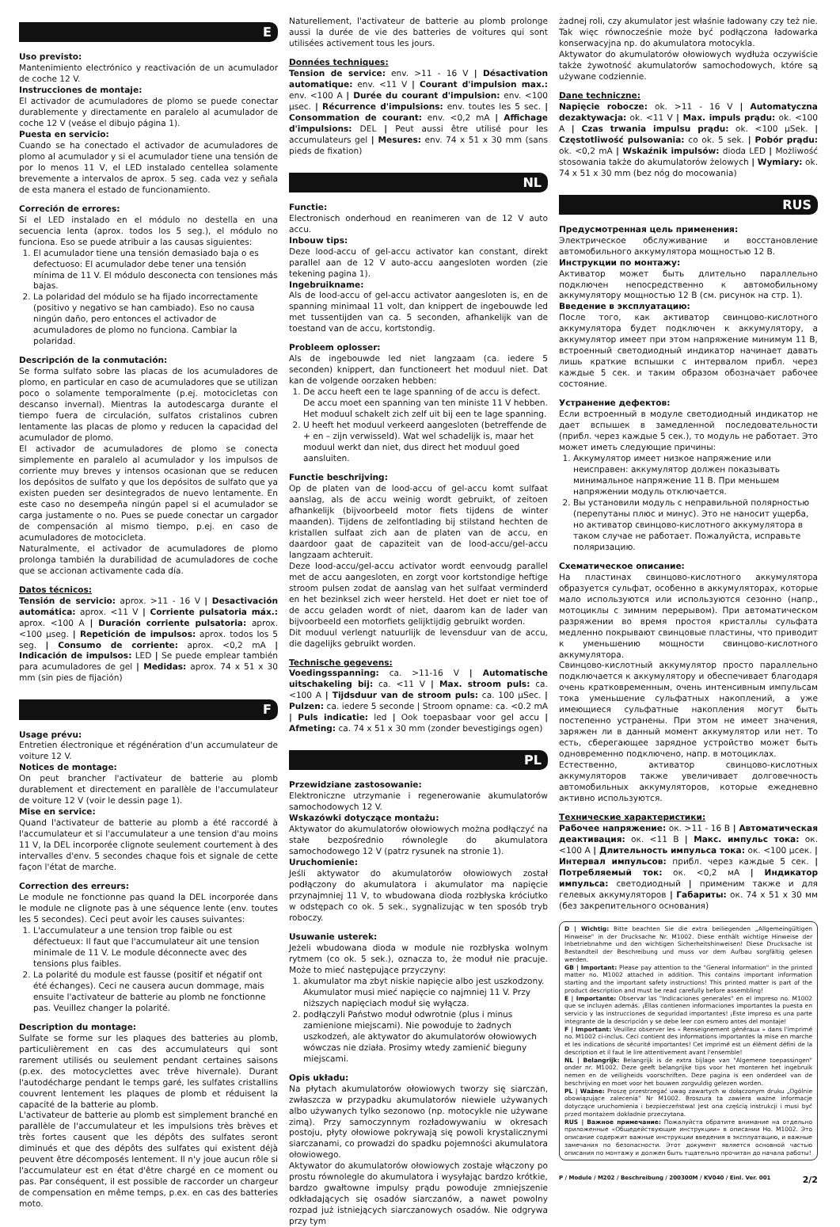E
Uso previsto:
Mantenimiento electrónico y reactivación de un acumulador de coche 12 V.
Instrucciones de montaje:
El activador de acumuladores de plomo se puede conectar durablemente y directamente en paralelo al acumulador de coche 12 V (veáse el dibujo página 1).
Puesta en servicio:
Cuando se ha conectado el activador de acumuladores de plomo al acumulador y si el acumulador tiene una tensión de por lo menos 11 V, el LED instalado centellea solamente brevemente a intervalos de aprox. 5 seg. cada vez y señala de esta manera el estado de funcionamiento.
Correción de errores:
Si el LED instalado en el módulo no destella en una secuencia lenta (aprox. todos los 5 seg.), el módulo no funciona. Eso se puede atribuir a las causas siguientes:
1. El acumulador tiene una tensión demasiado baja o es defectuoso: El acumulador debe tener una tensión mínima de 11 V. El módulo desconecta con tensiones más bajas.
2. La polaridad del módulo se ha fijado incorrectamente (positivo y negativo se han cambiado). Eso no causa ningún daño, pero entonces el activador de acumuladores de plomo no funciona. Cambiar la polaridad.
Descripción de la conmutación:
Se forma sulfato sobre las placas de los acumuladores de plomo, en particular en caso de acumuladores que se utilizan poco o solamente temporalmente (p.ej. motocicletas con descanso invernal). Mientras la autodescarga durante el tiempo fuera de circulación, sulfatos cristalinos cubren lentamente las placas de plomo y reducen la capacidad del acumulador de plomo.
El activador de acumuladores de plomo se conecta simplemente en paralelo al acumulador y los impulsos de corriente muy breves y intensos ocasionan que se reducen los depósitos de sulfato y que los depósitos de sulfato que ya existen pueden ser desintegrados de nuevo lentamente. En este caso no desempeña ningún papel si el acumulador se carga justamente o no. Pues se puede conectar un cargador de compensación al mismo tiempo, p.ej. en caso de acumuladores de motocicleta.
Naturalmente, el activador de acumuladores de plomo prolonga también la durabilidad de acumuladores de coche que se accionan activamente cada día.
Datos técnicos:
Tensión de servicio: aprox. >11 - 16 V | Desactivación automática: aprox. <11 V | Corriente pulsatoria máx.: aprox. <100 A | Duración corriente pulsatoria: aprox. <100 µseg. | Repetición de impulsos: aprox. todos los 5 seg. | Consumo de corriente: aprox. <0,2 mA | Indicación de impulsos: LED | Se puede emplear también para acumuladores de gel | Medidas: aprox. 74 x 51 x 30 mm (sin pies de fijación)
F
Usage prévu:
Entretien électronique et régénération d'un accumulateur de voiture 12 V.
Notices de montage:
On peut brancher l'activateur de batterie au plomb durablement et directement en parallèle de l'accumulateur de voiture 12 V (voir le dessin page 1).
Mise en service:
Quand l'activateur de batterie au plomb a été raccordé à l'accumulateur et si l'accumulateur a une tension d'au moins 11 V, la DEL incorporée clignote seulement courtement à des intervalles d'env. 5 secondes chaque fois et signale de cette façon l'état de marche.
Correction des erreurs:
Le module ne fonctionne pas quand la DEL incorporée dans le module ne clignote pas à une séquence lente (env. toutes les 5 secondes). Ceci peut avoir les causes suivantes:
1. L'accumulateur a une tension trop faible ou est défectueux: Il faut que l'accumulateur ait une tension minimale de 11 V. Le module déconnecte avec des tensions plus faibles.
2. La polarité du module est fausse (positif et négatif ont été échanges). Ceci ne causera aucun dommage, mais ensuite l'activateur de batterie au plomb ne fonctionne pas. Veuillez changer la polarité.
Description du montage:
Sulfate se forme sur les plaques des batteries au plomb, particulièrement en cas des accumulateurs qui sont rarement utilisés ou seulement pendant certaines saisons (p.ex. des motocyclettes avec trêve hivernale). Durant l'autodécharge pendant le temps garé, les sulfates cristallins couvrent lentement les plaques de plomb et réduisent la capacité de la batterie au plomb.
L'activateur de batterie au plomb est simplement branché en parallèle de l'accumulateur et les impulsions très brèves et très fortes causent que les dépôts des sulfates seront diminués et que des dépôts des sulfates qui existent déjà peuvent être décomposés lentement. Il n'y joue aucun rôle si l'accumulateur est en état d'être chargé en ce moment ou pas. Par conséquent, il est possible de raccorder un chargeur de compensation en même temps, p.ex. en cas des batteries moto.
Naturellement, l'activateur de batterie au plomb prolonge aussi la durée de vie des batteries de voitures qui sont utilisées activement tous les jours.
Données techniques:
Tension de service: env. >11 - 16 V | Désactivation automatique: env. <11 V | Courant d'impulsion max.: env. <100 A | Durée du courant d'impulsion: env. <100 µsec. | Récurrence d'impulsions: env. toutes les 5 sec. | Consommation de courant: env. <0,2 mA | Affichage d'impulsions: DEL | Peut aussi être utilisé pour les accumulateurs gel | Mesures: env. 74 x 51 x 30 mm (sans pieds de fixation)
NL
Functie:
Electronisch onderhoud en reanimeren van de 12 V auto accu.
Inbouw tips:
Deze lood-accu of gel-accu activator kan constant, direkt parallel aan de 12 V auto-accu aangesloten worden (zie tekening pagina 1).
Ingebruikname:
Als de lood-accu of gel-accu activator aangesloten is, en de spanning minimaal 11 volt, dan knippert de ingebouwde led met tussentijden van ca. 5 seconden, afhankelijk van de toestand van de accu, kortstondig.
Probleem oplosser:
Als de ingebouwde led niet langzaam (ca. iedere 5 seconden) knippert, dan functioneert het moduul niet. Dat kan de volgende oorzaken hebben:
1. De accu heeft een te lage spanning of de accu is defect. De accu moet een spanning van ten ministe 11 V hebben. Het moduul schakelt zich zelf uit bij een te lage spanning.
2. U heeft het moduul verkeerd aangesloten (betreffende de + en – zijn verwisseld). Wat wel schadelijk is, maar het moduul werkt dan niet, dus direct het moduul goed aansluiten.
Functie beschrijving:
Op de platen van de lood-accu of gel-accu komt sulfaat aanslag, als de accu weinig wordt gebruikt, of zeitoen afhankelijk (bijvoorbeeld motor fiets tijdens de winter maanden). Tijdens de zelfontlading bij stilstand hechten de kristallen sulfaat zich aan de platen van de accu, en daardoor gaat de capaziteit van de lood-accu/gel-accu langzaam achteruit.
Deze lood-accu/gel-accu activator wordt eenvoudg parallel met de accu aangesloten, en zorgt voor kortstondige heftige stroom pulsen zodat de aanslag van het sulfaat verminderd en het bezinksel zich weer hersteld. Het doet er niet toe of de accu geladen wordt of niet, daarom kan de lader van bijvoorbeeld een motorfiets gelijktijdig gebruikt worden.
Dit moduul verlengt natuurlijk de levensduur van de accu, die dagelijks gebruikt worden.
Technische gegevens:
Voedingsspanning: ca. >11-16 V | Automatische uitschakeling bij: ca. <11 V | Max. stroom puls: ca. <100 A | Tijdsduur van de stroom puls: ca. 100 µSec. | Pulzen: ca. iedere 5 seconde | Stroom opname: ca. <0.2 mA | Puls indicatie: led | Ook toepasbaar voor gel accu | Afmeting: ca. 74 x 51 x 30 mm (zonder bevestigings ogen)
PL
Przewidziane zastosowanie:
Elektroniczne utrzymanie i regenerowanie akumulatorów samochodowych 12 V.
Wskazówki dotyczące montażu:
Aktywator do akumulatorów ołowiowych można podłączyć na stałe bezpośrednio równolegle do akumulatora samochodowego 12 V (patrz rysunek na stronie 1).
Uruchomienie:
Jeśli aktywator do akumulatorów ołowiowych został podłączony do akumulatora i akumulator ma napięcie przynajmniej 11 V, to wbudowana dioda rozbłyska króciutko w odstępach co ok. 5 sek., sygnalizując w ten sposób tryb roboczy.
Usuwanie usterek:
Jeżeli wbudowana dioda w module nie rozbłyska wolnym rytmem (co ok. 5 sek.), oznacza to, że moduł nie pracuje. Może to mieć następujące przyczyny:
1. akumulator ma zbyt niskie napięcie albo jest uszkodzony. Akumulator musi mieć napięcie co najmniej 11 V. Przy niższych napięciach moduł się wyłącza.
2. podłączyli Państwo moduł odwrotnie (plus i minus zamienione miejscami). Nie powoduje to żadnych uszkodzeń, ale aktywator do akumulatorów ołowiowych wówczas nie działa. Prosimy wtedy zamienić bieguny miejscami.
Opis układu:
Na płytach akumulatorów ołowiowych tworzy się siarczan, zwłaszcza w przypadku akumulatorów niewiele używanych albo używanych tylko sezonowo (np. motocykle nie używane zimą). Przy samoczynnym rozładowywaniu w okresach postoju, płyty ołowiowe pokrywają się powoli krystalicznymi siarczanami, co prowadzi do spadku pojemności akumulatora ołowiowego.
Aktywator do akumulatorów ołowiowych zostaje włączony po prostu równolegle do akumulatora i wysyłając bardzo krótkie, bardzo gwałtowne impulsy prądu powoduje zmniejszenie odkładających się osadów siarczanów, a nawet powolny rozpad już istniejących siarczanowych osadów. Nie odgrywa przy tym
żadnej roli, czy akumulator jest właśnie ładowany czy też nie. Tak więc równocześnie może być podłączona ładowarka konserwacyjna np. do akumulatora motocykla.
Aktywator do akumulatorów ołowiowych wydłuża oczywiście także żywotność akumulatorów samochodowych, które są używane codziennie.
Dane techniczne:
Napięcie robocze: ok. >11 - 16 V | Automatyczna dezaktywacja: ok. <11 V | Max. impuls prądu: ok. <100 A | Czas trwania impulsu prądu: ok. <100 µSek. | Częstotliwość pulsowania: co ok. 5 sek. | Pobór prądu: ok. <0,2 mA | Wskaźnik impulsów: dioda LED | Możliwość stosowania także do akumulatorów żelowych | Wymiary: ok. 74 x 51 x 30 mm (bez nóg do mocowania)
RUS
Предусмотренная цель применения:
Электрическое обслуживание и восстановление автомобильного аккумулятора мощностью 12 В.
Инструкции по монтажу:
Активатор может быть длительно параллельно подключен непосредственно к автомобильному аккумулятору мощностью 12 В (см. рисунок на стр. 1).
Введение в эксплуатацию:
После того, как активатор свинцово-кислотного аккумулятора будет подключен к аккумулятору, а аккумулятор имеет при этом напряжение минимум 11 В, встроенный светодиодный индикатор начинает давать лишь краткие вспышки с интервалом прибл. через каждые 5 сек. и таким образом обозначает рабочее состояние.
Устранение дефектов:
Если встроенный в модуле светодиодный индикатор не дает вспышек в замедленной последовательности (прибл. через каждые 5 сек.), то модуль не работает. Это может иметь следующие причины:
1. Аккумулятор имеет низкое напряжение или неисправен: аккумулятор должен показывать минимальное напряжение 11 В. При меньшем напряжении модуль отключается.
2. Вы установили модуль с неправильной полярностью (перепутаны плюс и минус). Это не наносит ущерба, но активатор свинцово-кислотного аккумулятора в таком случае не работает. Пожалуйста, исправьте поляризацию.
Схематическое описание:
На пластинах свинцово-кислотного аккумулятора образуется сульфат, особенно в аккумуляторах, которые мало используются или используются сезонно (напр., мотоциклы с зимним перерывом). При автоматическом разряжении во время простоя кристаллы сульфата медленно покрывают свинцовые пластины, что приводит к уменьшению мощности свинцово-кислотного аккумулятора.
Свинцово-кислотный аккумулятор просто параллельно подключается к аккумулятору и обеспечивает благодаря очень кратковременным, очень интенсивным импульсам тока уменьшение сульфатных накоплений, а уже имеющиеся сульфатные накопления могут быть постепенно устранены. При этом не имеет значения, заряжен ли в данный момент аккумулятор или нет. То есть, сберегающее зарядное устройство может быть одновременно подключено, напр. в мотоциклах.
Естественно, активатор свинцово-кислотных аккумуляторов также увеличивает долговечность автомобильных аккумуляторов, которые ежедневно активно используются.
Технические характеристики:
Рабочее напряжение: ок. >11 - 16 В | Автоматическая деактивация: ок. <11 В | Макс. импульс тока: ок. <100 А | Длительность импульса тока: ок. <100 µсек. | Интервал импульсов: прибл. через каждые 5 сек. | Потребляемый ток: ок. <0,2 мА | Индикатор импульса: светодиодный | применим также и для гелевых аккумуляторов | Габариты: ок. 74 x 51 x 30 мм (без закрепительного основания)
D | Wichtig: Bitte beachten Sie die extra beiliegenden „Allgemeingültigen Hinweise" in der Drucksache Nr. M1002. Diese enthält wichtige Hinweise der Inbetriebnahme und den wichtigen Sicherheitshinweisen! Diese Drucksache ist Bestandteil der Beschreibung und muss vor dem Aufbau sorgfältig gelesen werden.
GB | Important: Please pay attention to the "General Information" in the printed matter no. M1002 attached in addition. This contains important information starting and the important safety instructions! This printed matter is part of the product description and must be read carefully before assembling!
E | Importante: Observar las "Indicaciones generales" en el impreso no. M1002 que se incluyen además. ¡Ellas contienen informaciones importantes la puesta en servicio y las instrucciones de seguridad importantes! ¡Este impreso es una parte integrante de la descripción y se debe leer con esmero antes del montaje!
F | Important: Veuillez observer les « Renseignement généraux » dans l'imprimé no. M1002 ci-inclus. Ceci contient des informations importantes la mise en marche et les indications de sécurité importantes! Cet imprimé est un élément défini de la description et il faut le lire attentivement avant l'ensemble!
NL | Belangrijk: Belangrijk is de extra bijlage van "Algemene toepassingen" onder nr. M1002. Deze geeft belangrijke tips voor het monteren het ingebruik nemen en de veiligheids voorschriften. Deze pagina is een onderdeel van de beschrijving en moet voor het bouwen zorgvuldig gelezen worden.
PL | Ważne: Proszę przestrzegać uwag zawartych w dołączonym druku „Ogólnie obowiązujące zalecenia" Nr M1002. Broszura ta zawiera ważne informacje dotyczące uruchomienia i bezpieczeństwa! Jest ona częścią instrukcji i musi być przed montażem dokładnie przeczytana.
RUS | Важное примечание: Пожалуйста обратите внимание на отдельно приложенные «Общедействующие инструкции» в описании Но. M1002. Это описание содержит важные инструкции введения в эксплуатацию, и важные замечания по безопасности. Этот документ является основной частью описания по монтажу и должен быть тщательно прочитан до начала работы!
P / Module / M202 / Beschreibung / 200300M / KV040 / Einl. Ver. 001 2/2